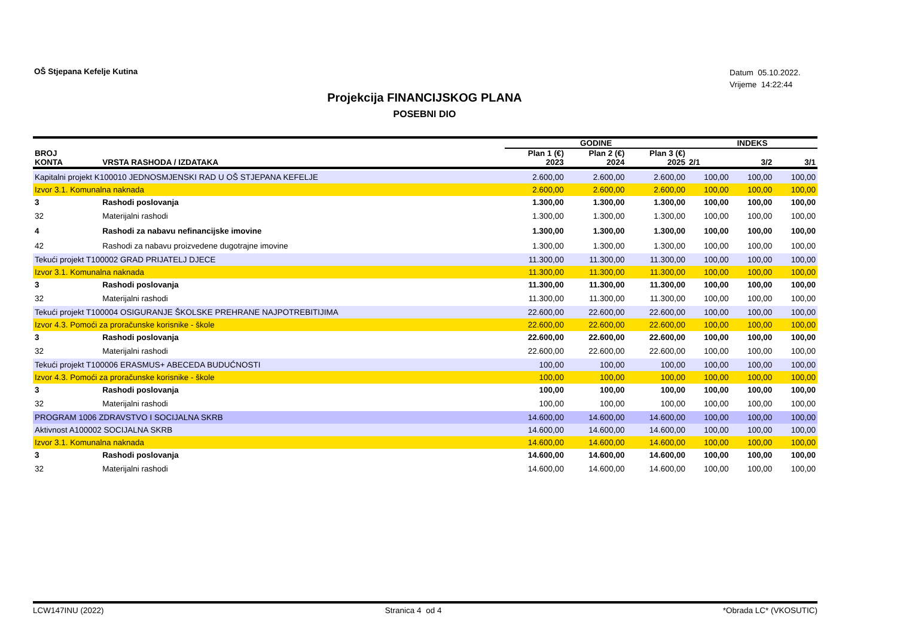OŠ Stjepana Kefelje Kutina
Datum 05.10.2022.
Vrijeme 14:22:44
Projekcija FINANCIJSKOG PLANA
POSEBNI DIO
| | | GODINE | | | INDEKS | | |
| --- | --- | --- | --- | --- | --- | --- | --- |
| BROJ KONTA | VRSTA RASHODA / IZDATAKA | Plan 1 (€) 2023 | Plan 2 (€) 2024 | Plan 3 (€) 2025 | 2/1 | 3/2 | 3/1 |
| Kapitalni projekt K100010 JEDNOSMJENSKI RAD U OŠ STJEPANA KEFELJE | | 2.600,00 | 2.600,00 | 2.600,00 | 100,00 | 100,00 | 100,00 |
| Izvor 3.1. Komunalna naknada | | 2.600,00 | 2.600,00 | 2.600,00 | 100,00 | 100,00 | 100,00 |
| 3 | Rashodi poslovanja | 1.300,00 | 1.300,00 | 1.300,00 | 100,00 | 100,00 | 100,00 |
| 32 | Materijalni rashodi | 1.300,00 | 1.300,00 | 1.300,00 | 100,00 | 100,00 | 100,00 |
| 4 | Rashodi za nabavu nefinancijske imovine | 1.300,00 | 1.300,00 | 1.300,00 | 100,00 | 100,00 | 100,00 |
| 42 | Rashodi za nabavu proizvedene dugotrajne imovine | 1.300,00 | 1.300,00 | 1.300,00 | 100,00 | 100,00 | 100,00 |
| Tekući projekt T100002 GRAD PRIJATELJ DJECE | | 11.300,00 | 11.300,00 | 11.300,00 | 100,00 | 100,00 | 100,00 |
| Izvor 3.1. Komunalna naknada | | 11.300,00 | 11.300,00 | 11.300,00 | 100,00 | 100,00 | 100,00 |
| 3 | Rashodi poslovanja | 11.300,00 | 11.300,00 | 11.300,00 | 100,00 | 100,00 | 100,00 |
| 32 | Materijalni rashodi | 11.300,00 | 11.300,00 | 11.300,00 | 100,00 | 100,00 | 100,00 |
| Tekući projekt T100004 OSIGURANJE ŠKOLSKE PREHRANE NAJPOTREBITIJIMA | | 22.600,00 | 22.600,00 | 22.600,00 | 100,00 | 100,00 | 100,00 |
| Izvor 4.3. Pomoći za proračunske korisnike - škole | | 22.600,00 | 22.600,00 | 22.600,00 | 100,00 | 100,00 | 100,00 |
| 3 | Rashodi poslovanja | 22.600,00 | 22.600,00 | 22.600,00 | 100,00 | 100,00 | 100,00 |
| 32 | Materijalni rashodi | 22.600,00 | 22.600,00 | 22.600,00 | 100,00 | 100,00 | 100,00 |
| Tekući projekt T100006 ERASMUS+ ABECEDA BUDUĆNOSTI | | 100,00 | 100,00 | 100,00 | 100,00 | 100,00 | 100,00 |
| Izvor 4.3. Pomoći za proračunske korisnike - škole | | 100,00 | 100,00 | 100,00 | 100,00 | 100,00 | 100,00 |
| 3 | Rashodi poslovanja | 100,00 | 100,00 | 100,00 | 100,00 | 100,00 | 100,00 |
| 32 | Materijalni rashodi | 100,00 | 100,00 | 100,00 | 100,00 | 100,00 | 100,00 |
| PROGRAM 1006 ZDRAVSTVO I SOCIJALNA SKRB | | 14.600,00 | 14.600,00 | 14.600,00 | 100,00 | 100,00 | 100,00 |
| Aktivnost A100002 SOCIJALNA SKRB | | 14.600,00 | 14.600,00 | 14.600,00 | 100,00 | 100,00 | 100,00 |
| Izvor 3.1. Komunalna naknada | | 14.600,00 | 14.600,00 | 14.600,00 | 100,00 | 100,00 | 100,00 |
| 3 | Rashodi poslovanja | 14.600,00 | 14.600,00 | 14.600,00 | 100,00 | 100,00 | 100,00 |
| 32 | Materijalni rashodi | 14.600,00 | 14.600,00 | 14.600,00 | 100,00 | 100,00 | 100,00 |
LCW147INU (2022) Stranica 4 od 4 *Obrada LC* (VKOSUTIC)